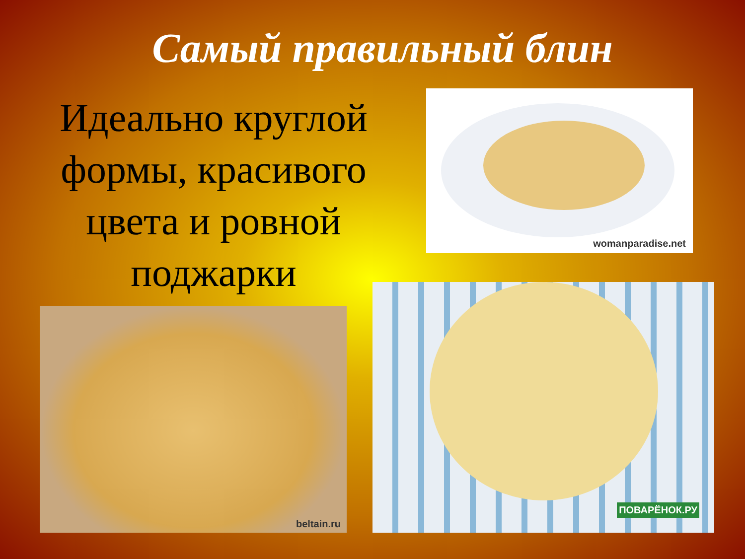Самый правильный блин
Идеально круглой формы, красивого цвета и ровной поджарки
womanparadise.net
beltain.ru
ПОВАРЁНОК.РУ